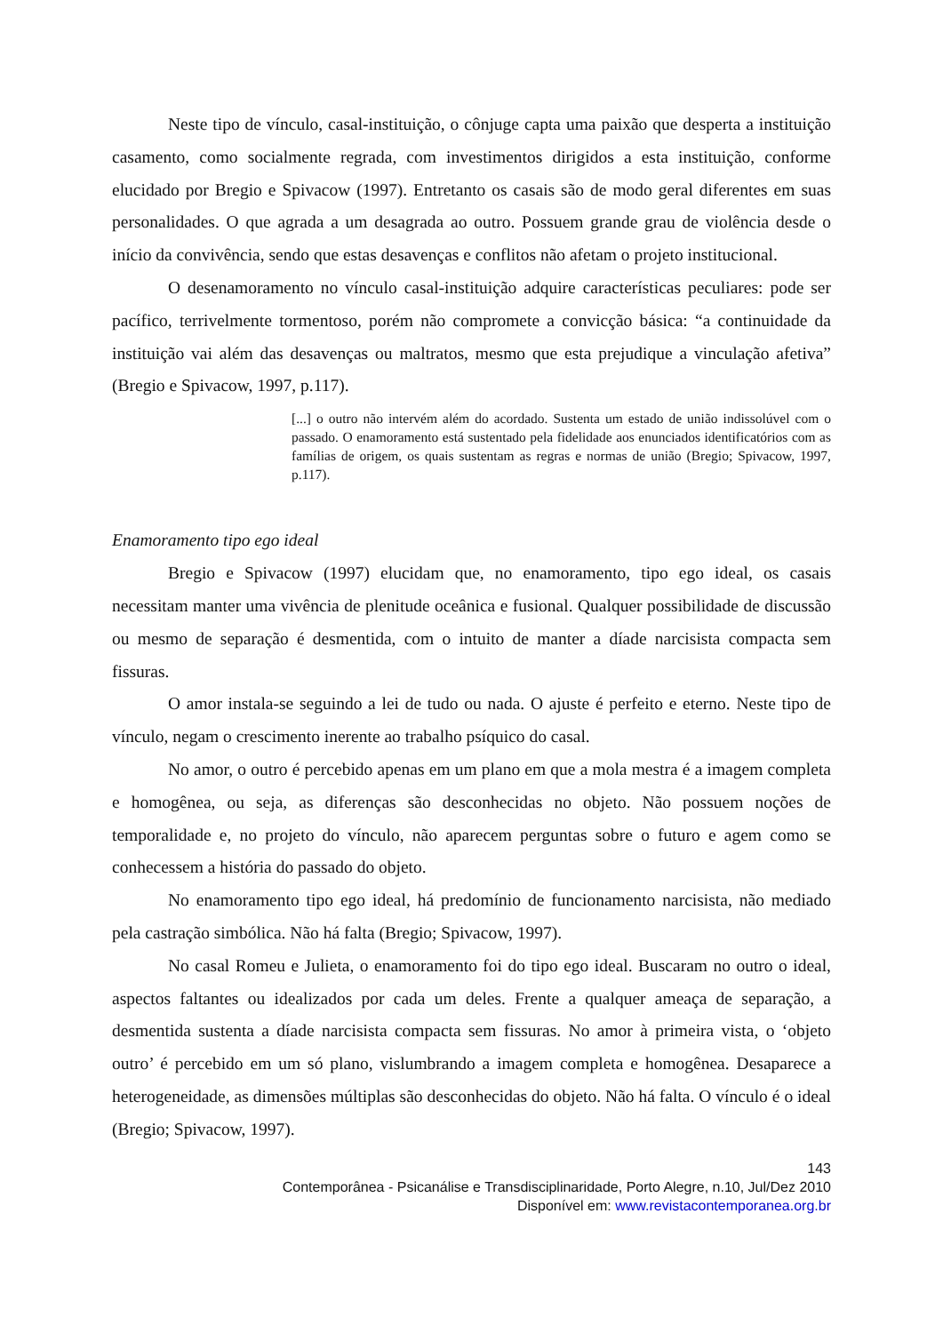Neste tipo de vínculo, casal-instituição, o cônjuge capta uma paixão que desperta a instituição casamento, como socialmente regrada, com investimentos dirigidos a esta instituição, conforme elucidado por Bregio e Spivacow (1997). Entretanto os casais são de modo geral diferentes em suas personalidades. O que agrada a um desagrada ao outro. Possuem grande grau de violência desde o início da convivência, sendo que estas desavenças e conflitos não afetam o projeto institucional.
O desenamoramento no vínculo casal-instituição adquire características peculiares: pode ser pacífico, terrivelmente tormentoso, porém não compromete a convicção básica: “a continuidade da instituição vai além das desavenças ou maltratos, mesmo que esta prejudique a vinculação afetiva” (Bregio e Spivacow, 1997, p.117).
[...] o outro não intervém além do acordado. Sustenta um estado de união indissolúvel com o passado. O enamoramento está sustentado pela fidelidade aos enunciados identificatórios com as famílias de origem, os quais sustentam as regras e normas de união (Bregio; Spivacow, 1997, p.117).
Enamoramento tipo ego ideal
Bregio e Spivacow (1997) elucidam que, no enamoramento, tipo ego ideal, os casais necessitam manter uma vivência de plenitude oceânica e fusional. Qualquer possibilidade de discussão ou mesmo de separação é desmentida, com o intuito de manter a díade narcisista compacta sem fissuras.
O amor instala-se seguindo a lei de tudo ou nada. O ajuste é perfeito e eterno. Neste tipo de vínculo, negam o crescimento inerente ao trabalho psíquico do casal.
No amor, o outro é percebido apenas em um plano em que a mola mestra é a imagem completa e homogênea, ou seja, as diferenças são desconhecidas no objeto. Não possuem noções de temporalidade e, no projeto do vínculo, não aparecem perguntas sobre o futuro e agem como se conhecessem a história do passado do objeto.
No enamoramento tipo ego ideal, há predomínio de funcionamento narcisista, não mediado pela castração simbólica. Não há falta (Bregio; Spivacow, 1997).
No casal Romeu e Julieta, o enamoramento foi do tipo ego ideal. Buscaram no outro o ideal, aspectos faltantes ou idealizados por cada um deles. Frente a qualquer ameaça de separação, a desmentida sustenta a díade narcisista compacta sem fissuras. No amor à primeira vista, o ‘objeto outro’ é percebido em um só plano, vislumbrando a imagem completa e homogênea. Desaparece a heterogeneidade, as dimensões múltiplas são desconhecidas do objeto. Não há falta. O vínculo é o ideal (Bregio; Spivacow, 1997).
143
Contemporânea - Psicanálise e Transdisciplinaridade, Porto Alegre, n.10, Jul/Dez 2010
Disponível em: www.revistacontemporanea.org.br